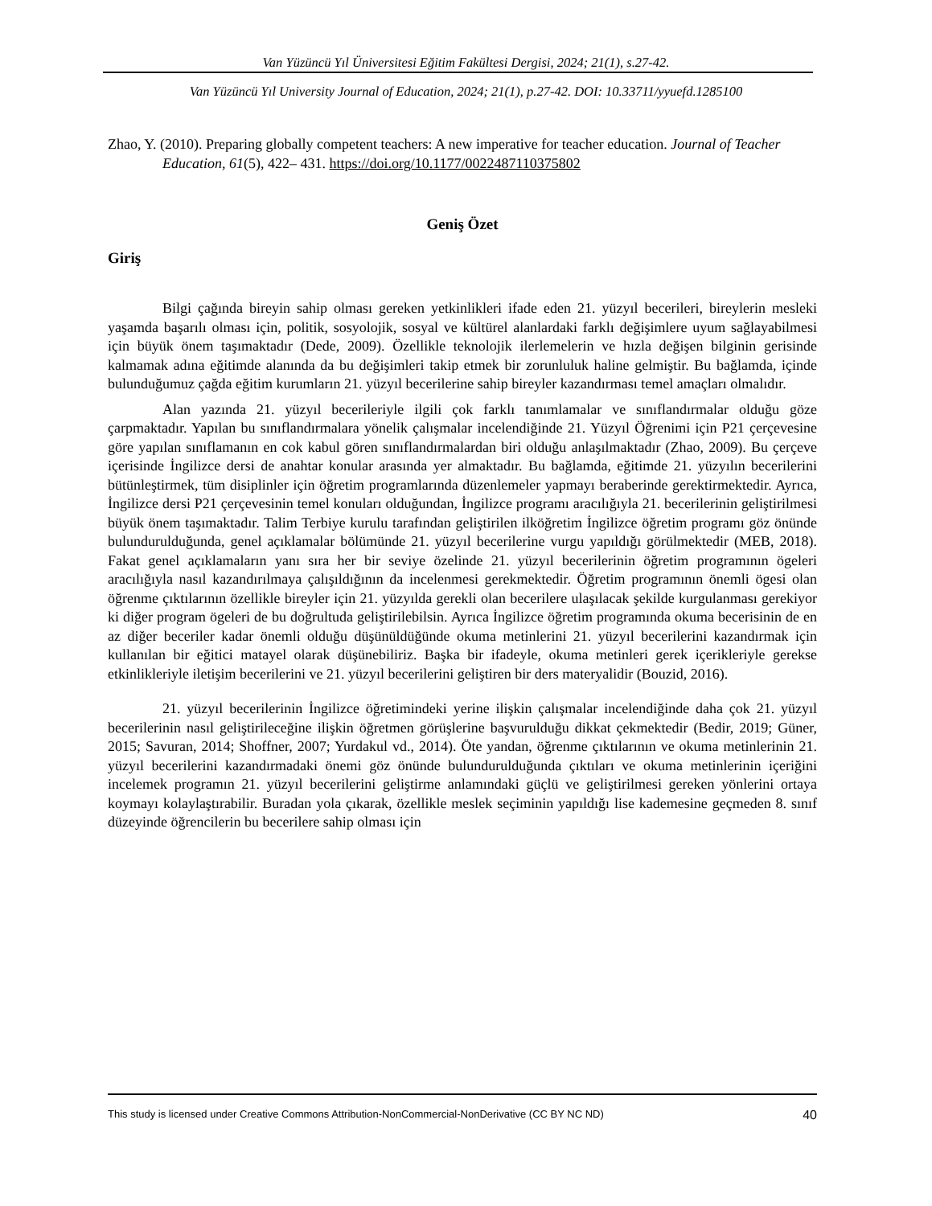Van Yüzüncü Yıl Üniversitesi Eğitim Fakültesi Dergisi, 2024; 21(1), s.27-42.
Van Yüzüncü Yıl University Journal of Education, 2024; 21(1), p.27-42. DOI: 10.33711/yyuefd.1285100
Zhao, Y. (2010). Preparing globally competent teachers: A new imperative for teacher education. Journal of Teacher Education, 61(5), 422– 431. https://doi.org/10.1177/0022487110375802
Geniş Özet
Giriş
Bilgi çağında bireyin sahip olması gereken yetkinlikleri ifade eden 21. yüzyıl becerileri, bireylerin mesleki yaşamda başarılı olması için, politik, sosyolojik, sosyal ve kültürel alanlardaki farklı değişimlere uyum sağlayabilmesi için büyük önem taşımaktadır (Dede, 2009). Özellikle teknolojik ilerlemelerin ve hızla değişen bilginin gerisinde kalmamak adına eğitimde alanında da bu değişimleri takip etmek bir zorunluluk haline gelmiştir. Bu bağlamda, içinde bulunduğumuz çağda eğitim kurumların 21. yüzyıl becerilerine sahip bireyler kazandırması temel amaçları olmalıdır.
Alan yazında 21. yüzyıl becerileriyle ilgili çok farklı tanımlamalar ve sınıflandırmalar olduğu göze çarpmaktadır. Yapılan bu sınıflandırmalara yönelik çalışmalar incelendiğinde 21. Yüzyıl Öğrenimi için P21 çerçevesine göre yapılan sınıflamanın en cok kabul gören sınıflandırmalardan biri olduğu anlaşılmaktadır (Zhao, 2009). Bu çerçeve içerisinde İngilizce dersi de anahtar konular arasında yer almaktadır. Bu bağlamda, eğitimde 21. yüzyılın becerilerini bütünleştirmek, tüm disiplinler için öğretim programlarında düzenlemeler yapmayı beraberinde gerektirmektedir. Ayrıca, İngilizce dersi P21 çerçevesinin temel konuları olduğundan, İngilizce programı aracılığıyla 21. becerilerinin geliştirilmesi büyük önem taşımaktadır. Talim Terbiye kurulu tarafından geliştirilen ilköğretim İngilizce öğretim programı göz önünde bulundurulduğunda, genel açıklamalar bölümünde 21. yüzyıl becerilerine vurgu yapıldığı görülmektedir (MEB, 2018). Fakat genel açıklamaların yanı sıra her bir seviye özelinde 21. yüzyıl becerilerinin öğretim programının ögeleri aracılığıyla nasıl kazandırılmaya çalışıldığının da incelenmesi gerekmektedir. Öğretim programının önemli ögesi olan öğrenme çıktılarının özellikle bireyler için 21. yüzyılda gerekli olan becerilere ulaşılacak şekilde kurgulanması gerekiyor ki diğer program ögeleri de bu doğrultuda geliştirilebilsin. Ayrıca İngilizce öğretim programında okuma becerisinin de en az diğer beceriler kadar önemli olduğu düşünüldüğünde okuma metinlerini 21. yüzyıl becerilerini kazandırmak için kullanılan bir eğitici matayel olarak düşünebiliriz. Başka bir ifadeyle, okuma metinleri gerek içerikleriyle gerekse etkinlikleriyle iletişim becerilerini ve 21. yüzyıl becerilerini geliştiren bir ders materyalidir (Bouzid, 2016).
21. yüzyıl becerilerinin İngilizce öğretimindeki yerine ilişkin çalışmalar incelendiğinde daha çok 21. yüzyıl becerilerinin nasıl geliştirileceğine ilişkin öğretmen görüşlerine başvurulduğu dikkat çekmektedir (Bedir, 2019; Güner, 2015; Savuran, 2014; Shoffner, 2007; Yurdakul vd., 2014). Öte yandan, öğrenme çıktılarının ve okuma metinlerinin 21. yüzyıl becerilerini kazandırmadaki önemi göz önünde bulundurulduğunda çıktıları ve okuma metinlerinin içeriğini incelemek programın 21. yüzyıl becerilerini geliştirme anlamındaki güçlü ve geliştirilmesi gereken yönlerini ortaya koymayı kolaylaştırabilir. Buradan yola çıkarak, özellikle meslek seçiminin yapıldığı lise kademesine geçmeden 8. sınıf düzeyinde öğrencilerin bu becerilere sahip olması için
This study is licensed under Creative Commons Attribution-NonCommercial-NonDerivative (CC BY NC ND) 40